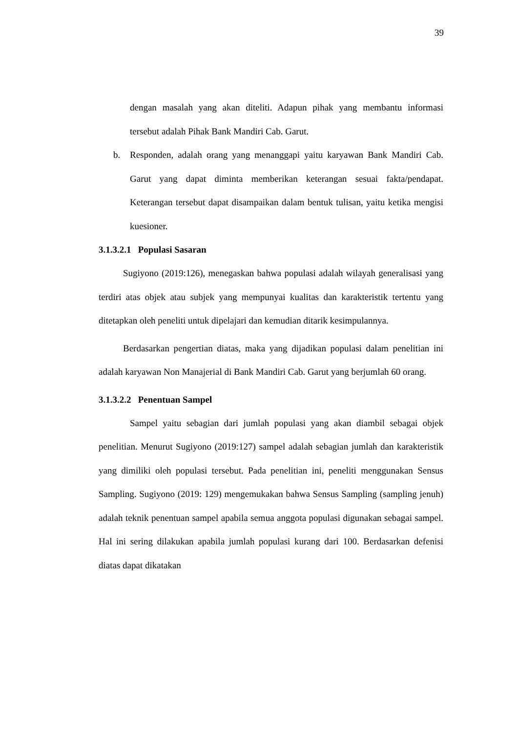39
dengan masalah yang akan diteliti. Adapun pihak yang membantu informasi tersebut adalah Pihak Bank Mandiri Cab. Garut.
b. Responden, adalah orang yang menanggapi yaitu karyawan Bank Mandiri Cab. Garut yang dapat diminta memberikan keterangan sesuai fakta/pendapat. Keterangan tersebut dapat disampaikan dalam bentuk tulisan, yaitu ketika mengisi kuesioner.
3.1.3.2.1 Populasi Sasaran
Sugiyono (2019:126), menegaskan bahwa populasi adalah wilayah generalisasi yang terdiri atas objek atau subjek yang mempunyai kualitas dan karakteristik tertentu yang ditetapkan oleh peneliti untuk dipelajari dan kemudian ditarik kesimpulannya.
Berdasarkan pengertian diatas, maka yang dijadikan populasi dalam penelitian ini adalah karyawan Non Manajerial di Bank Mandiri Cab. Garut yang berjumlah 60 orang.
3.1.3.2.2 Penentuan Sampel
Sampel yaitu sebagian dari jumlah populasi yang akan diambil sebagai objek penelitian. Menurut Sugiyono (2019:127) sampel adalah sebagian jumlah dan karakteristik yang dimiliki oleh populasi tersebut. Pada penelitian ini, peneliti menggunakan Sensus Sampling. Sugiyono (2019: 129) mengemukakan bahwa Sensus Sampling (sampling jenuh) adalah teknik penentuan sampel apabila semua anggota populasi digunakan sebagai sampel. Hal ini sering dilakukan apabila jumlah populasi kurang dari 100. Berdasarkan defenisi diatas dapat dikatakan